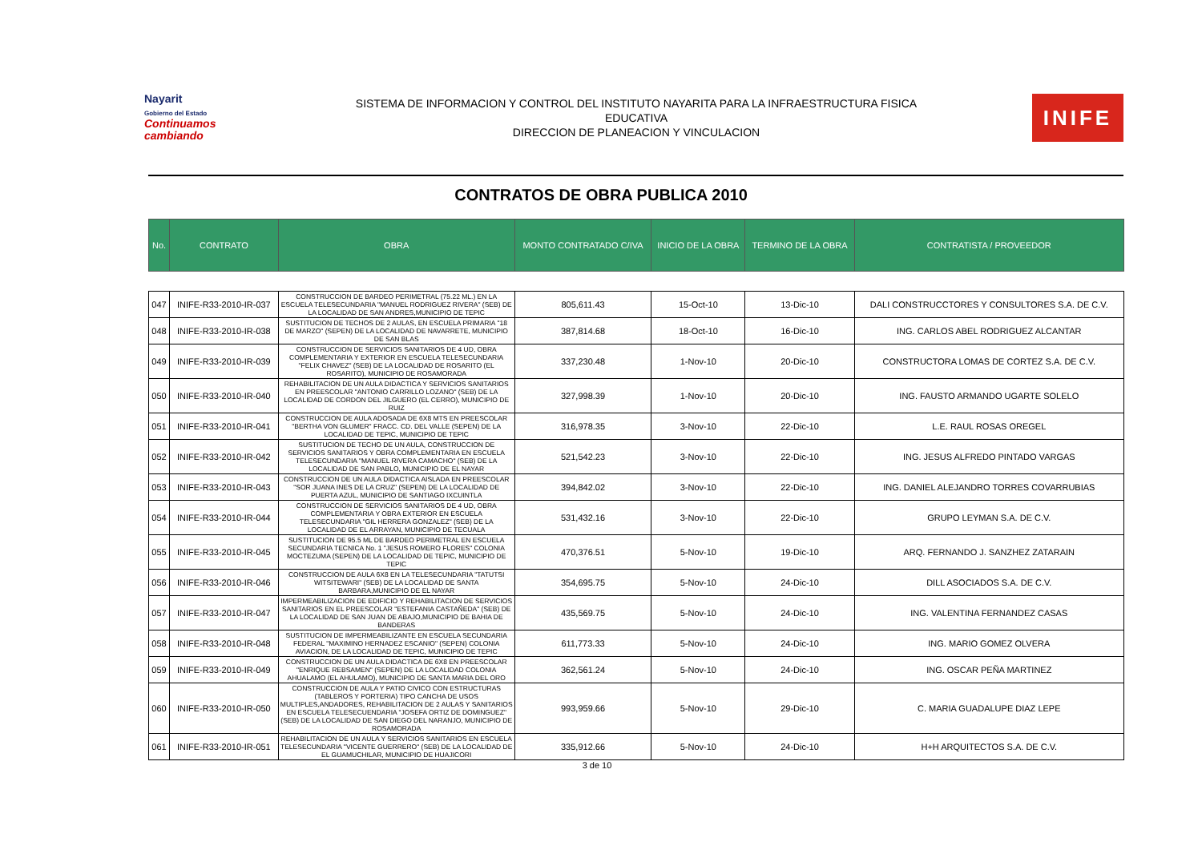Nayarit
Gobierno del Estado
Continuamos cambiando
SISTEMA DE INFORMACION Y CONTROL DEL INSTITUTO NAYARITA PARA LA INFRAESTRUCTURA FISICA
EDUCATIVA
DIRECCION DE PLANEACION Y VINCULACION
INIFE
CONTRATOS DE OBRA PUBLICA 2010
| No. | CONTRATO | OBRA | MONTO CONTRATADO C/IVA | INICIO DE LA OBRA | TERMINO DE LA OBRA | CONTRATISTA / PROVEEDOR |
| --- | --- | --- | --- | --- | --- | --- |
| 047 | INIFE-R33-2010-IR-037 | CONSTRUCCION DE BARDEO PERIMETRAL (75.22 ML.) EN LA ESCUELA TELESECUNDARIA "MANUEL RODRIGUEZ RIVERA" (SEB) DE LA LOCALIDAD DE SAN ANDRES,MUNICIPIO DE TEPIC | 805,611.43 | 15-Oct-10 | 13-Dic-10 | DALI CONSTRUCCTORES Y CONSULTORES S.A. DE C.V. |
| 048 | INIFE-R33-2010-IR-038 | SUSTITUCION DE TECHOS DE 2 AULAS, EN ESCUELA PRIMARIA "18 DE MARZO" (SEPEN) DE LA LOCALIDAD DE NAVARRETE, MUNICIPIO DE SAN BLAS | 387,814.68 | 18-Oct-10 | 16-Dic-10 | ING. CARLOS ABEL RODRIGUEZ ALCANTAR |
| 049 | INIFE-R33-2010-IR-039 | CONSTRUCCION DE SERVICIOS SANITARIOS DE 4 UD, OBRA COMPLEMENTARIA Y EXTERIOR EN ESCUELA TELESECUNDARIA "FELIX CHAVEZ" (SEB) DE LA LOCALIDAD DE ROSARITO (EL ROSARITO), MUNICIPIO DE ROSAMORADA | 337,230.48 | 1-Nov-10 | 20-Dic-10 | CONSTRUCTORA LOMAS DE CORTEZ S.A. DE C.V. |
| 050 | INIFE-R33-2010-IR-040 | REHABILITACION DE UN AULA DIDACTICA Y SERVICIOS SANITARIOS EN PREESCOLAR "ANTONIO CARRILLO LOZANO" (SEB) DE LA LOCALIDAD DE CORDON DEL JILGUERO (EL CERRO), MUNICIPIO DE RUIZ | 327,998.39 | 1-Nov-10 | 20-Dic-10 | ING. FAUSTO ARMANDO UGARTE SOLELO |
| 051 | INIFE-R33-2010-IR-041 | CONSTRUCCION DE AULA ADOSADA DE 6X8 MTS EN PREESCOLAR "BERTHA VON GLUMER" FRACC. CD. DEL VALLE (SEPEN) DE LA LOCALIDAD DE TEPIC, MUNICIPIO DE TEPIC | 316,978.35 | 3-Nov-10 | 22-Dic-10 | L.E. RAUL ROSAS OREGEL |
| 052 | INIFE-R33-2010-IR-042 | SUSTITUCION DE TECHO DE UN AULA, CONSTRUCCION DE SERVICIOS SANITARIOS Y OBRA COMPLEMENTARIA EN ESCUELA TELESECUNDARIA "MANUEL RIVERA CAMACHO" (SEB) DE LA LOCALIDAD DE SAN PABLO, MUNICIPIO DE EL NAYAR | 521,542.23 | 3-Nov-10 | 22-Dic-10 | ING. JESUS ALFREDO PINTADO VARGAS |
| 053 | INIFE-R33-2010-IR-043 | CONSTRUCCION DE UN AULA DIDACTICA AISLADA EN PREESCOLAR "SOR JUANA INES DE LA CRUZ" (SEPEN) DE LA LOCALIDAD DE PUERTA AZUL, MUNICIPIO DE SANTIAGO IXCUINTLA | 394,842.02 | 3-Nov-10 | 22-Dic-10 | ING. DANIEL ALEJANDRO TORRES COVARRUBIAS |
| 054 | INIFE-R33-2010-IR-044 | CONSTRUCCION DE SERVICIOS SANITARIOS DE 4 UD, OBRA COMPLEMENTARIA Y OBRA EXTERIOR EN ESCUELA TELESECUNDARIA "GIL HERRERA GONZALEZ" (SEB) DE LA LOCALIDAD DE EL ARRAYAN, MUNICIPIO DE TECUALA | 531,432.16 | 3-Nov-10 | 22-Dic-10 | GRUPO LEYMAN S.A. DE C.V. |
| 055 | INIFE-R33-2010-IR-045 | SUSTITUCION DE 95.5 ML DE BARDEO PERIMETRAL EN ESCUELA SECUNDARIA TECNICA No. 1 "JESUS ROMERO FLORES" COLONIA MOCTEZUMA (SEPEN) DE LA LOCALIDAD DE TEPIC, MUNICIPIO DE TEPIC | 470,376.51 | 5-Nov-10 | 19-Dic-10 | ARQ. FERNANDO J. SANZHEZ ZATARAIN |
| 056 | INIFE-R33-2010-IR-046 | CONSTRUCCION DE AULA 6X8 EN LA TELESECUNDARIA "TATUTSI WITSITEWARI" (SEB) DE LA LOCALIDAD DE SANTA BARBARA,MUNICIPIO DE EL NAYAR | 354,695.75 | 5-Nov-10 | 24-Dic-10 | DILL ASOCIADOS S.A. DE C.V. |
| 057 | INIFE-R33-2010-IR-047 | IMPERMEABILIZACION DE EDIFICIO Y REHABILITACION DE SERVICIOS SANITARIOS EN EL PREESCOLAR "ESTEFANIA CASTAÑEDA" (SEB) DE LA LOCALIDAD DE SAN JUAN DE ABAJO,MUNICIPIO DE BAHIA DE BANDERAS | 435,569.75 | 5-Nov-10 | 24-Dic-10 | ING. VALENTINA FERNANDEZ CASAS |
| 058 | INIFE-R33-2010-IR-048 | SUSTITUCION DE IMPERMEABILIZANTE EN ESCUELA SECUNDARIA FEDERAL "MAXIMINO HERNADEZ ESCANIO" (SEPEN) COLONIA AVIACION, DE LA LOCALIDAD DE TEPIC, MUNICIPIO DE TEPIC | 611,773.33 | 5-Nov-10 | 24-Dic-10 | ING. MARIO GOMEZ OLVERA |
| 059 | INIFE-R33-2010-IR-049 | CONSTRUCCION DE UN AULA DIDACTICA DE 6X8 EN PREESCOLAR "ENRIQUE REBSAMEN" (SEPEN) DE LA LOCALIDAD COLONIA AHUALAMO (EL AHULAMO), MUNICIPIO DE SANTA MARIA DEL ORO | 362,561.24 | 5-Nov-10 | 24-Dic-10 | ING. OSCAR PEÑA MARTINEZ |
| 060 | INIFE-R33-2010-IR-050 | CONSTRUCCION DE AULA Y PATIO CIVICO CON ESTRUCTURAS (TABLEROS Y PORTERIA) TIPO CANCHA DE USOS MULTIPLES,ANDADORES, REHABILITACION DE 2 AULAS Y SANITARIOS EN ESCUELA TELESECUENDARIA "JOSEFA ORTIZ DE DOMINGUEZ" (SEB) DE LA LOCALIDAD DE SAN DIEGO DEL NARANJO, MUNICIPIO DE ROSAMORADA | 993,959.66 | 5-Nov-10 | 29-Dic-10 | C. MARIA GUADALUPE DIAZ LEPE |
| 061 | INIFE-R33-2010-IR-051 | REHABILITACION DE UN AULA Y SERVICIOS SANITARIOS EN ESCUELA TELESECUNDARIA "VICENTE GUERRERO" (SEB) DE LA LOCALIDAD DE EL GUAMUCHILAR, MUNICIPIO DE HUAJICORI | 335,912.66 | 5-Nov-10 | 24-Dic-10 | H+H ARQUITECTOS S.A. DE C.V. |
3 de 10